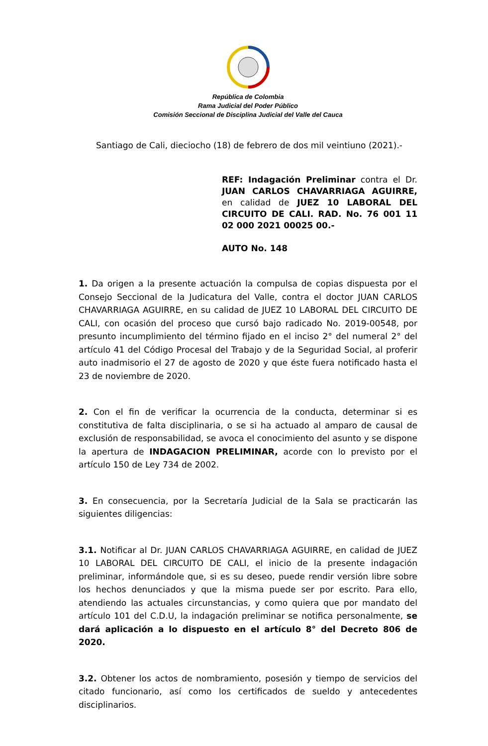República de Colombia
Rama Judicial del Poder Público
Comisión Seccional de Disciplina Judicial del Valle del Cauca
Santiago de Cali, dieciocho (18) de febrero de dos mil veintiuno (2021).-
REF: Indagación Preliminar contra el Dr. JUAN CARLOS CHAVARRIAGA AGUIRRE, en calidad de JUEZ 10 LABORAL DEL CIRCUITO DE CALI. RAD. No. 76 001 11 02 000 2021 00025 00.-
AUTO No. 148
1. Da origen a la presente actuación la compulsa de copias dispuesta por el Consejo Seccional de la Judicatura del Valle, contra el doctor JUAN CARLOS CHAVARRIAGA AGUIRRE, en su calidad de JUEZ 10 LABORAL DEL CIRCUITO DE CALI, con ocasión del proceso que cursó bajo radicado No. 2019-00548, por presunto incumplimiento del término fijado en el inciso 2° del numeral 2° del artículo 41 del Código Procesal del Trabajo y de la Seguridad Social, al proferir auto inadmisorio el 27 de agosto de 2020 y que éste fuera notificado hasta el 23 de noviembre de 2020.
2. Con el fin de verificar la ocurrencia de la conducta, determinar si es constitutiva de falta disciplinaria, o se si ha actuado al amparo de causal de exclusión de responsabilidad, se avoca el conocimiento del asunto y se dispone la apertura de INDAGACION PRELIMINAR, acorde con lo previsto por el artículo 150 de Ley 734 de 2002.
3. En consecuencia, por la Secretaría Judicial de la Sala se practicarán las siguientes diligencias:
3.1. Notificar al Dr. JUAN CARLOS CHAVARRIAGA AGUIRRE, en calidad de JUEZ 10 LABORAL DEL CIRCUITO DE CALI, el inicio de la presente indagación preliminar, informándole que, si es su deseo, puede rendir versión libre sobre los hechos denunciados y que la misma puede ser por escrito. Para ello, atendiendo las actuales circunstancias, y como quiera que por mandato del artículo 101 del C.D.U, la indagación preliminar se notifica personalmente, se dará aplicación a lo dispuesto en el artículo 8° del Decreto 806 de 2020.
3.2. Obtener los actos de nombramiento, posesión y tiempo de servicios del citado funcionario, así como los certificados de sueldo y antecedentes disciplinarios.